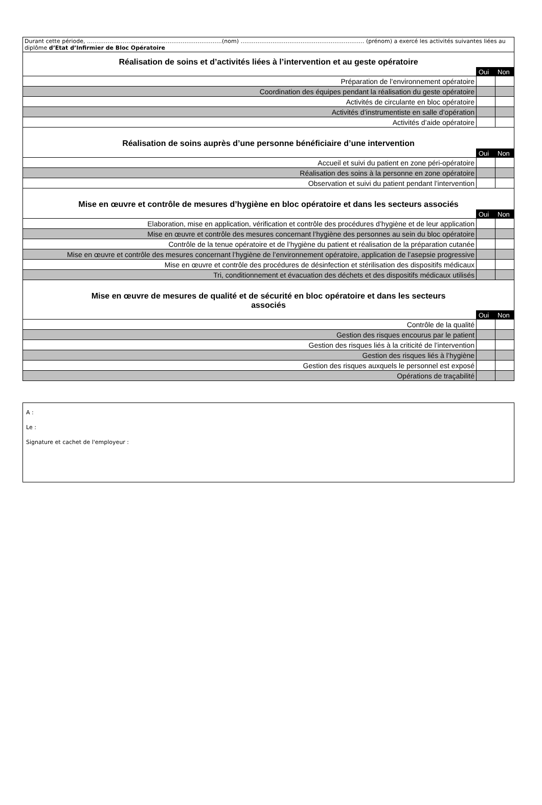| Durant cette période, ………………………………………………………………(nom) ………………………………………………………… (prénom) a exercé les activités suivantes liées au diplôme d’Etat d’Infirmier de Bloc Opératoire | | |
| Réalisation de soins et d’activités liées à l’intervention et au geste opératoire | | |
| | Oui | Non |
| Préparation de l’environnement opératoire | | |
| Coordination des équipes pendant la réalisation du geste opératoire | | |
| Activités de circulante en bloc opératoire | | |
| Activités d’instrumentiste en salle d’opération | | |
| Activités d’aide opératoire | | |
| Réalisation de soins auprès d’une personne bénéficiaire d’une intervention | | |
| | Oui | Non |
| Accueil et suivi du patient en zone péri-opératoire | | |
| Réalisation des soins à la personne en zone opératoire | | |
| Observation et suivi du patient pendant l’intervention | | |
| Mise en œuvre et contrôle de mesures d’hygiène en bloc opératoire et dans les secteurs associés | | |
| | Oui | Non |
| Elaboration, mise en application, vérification et contrôle des procédures d’hygiène et de leur application | | |
| Mise en œuvre et contrôle des mesures concernant l’hygiène des personnes au sein du bloc opératoire | | |
| Contrôle de la tenue opératoire et de l’hygiène du patient et réalisation de la préparation cutanée | | |
| Mise en œuvre et contrôle des mesures concernant l’hygiène de l’environnement opératoire, application de l’asepsie progressive | | |
| Mise en œuvre et contrôle des procédures de désinfection et stérilisation des dispositifs médicaux | | |
| Tri, conditionnement et évacuation des déchets et des dispositifs médicaux utilisés | | |
| Mise en œuvre de mesures de qualité et de sécurité en bloc opératoire et dans les secteurs associés | | |
| | Oui | Non |
| Contrôle de la qualité | | |
| Gestion des risques encourus par le patient | | |
| Gestion des risques liés à la criticité de l’intervention | | |
| Gestion des risques liés à l’hygiène | | |
| Gestion des risques auxquels le personnel est exposé | | |
| Opérations de traçabilité | | |
A :
Le :
Signature et cachet de l'employeur :